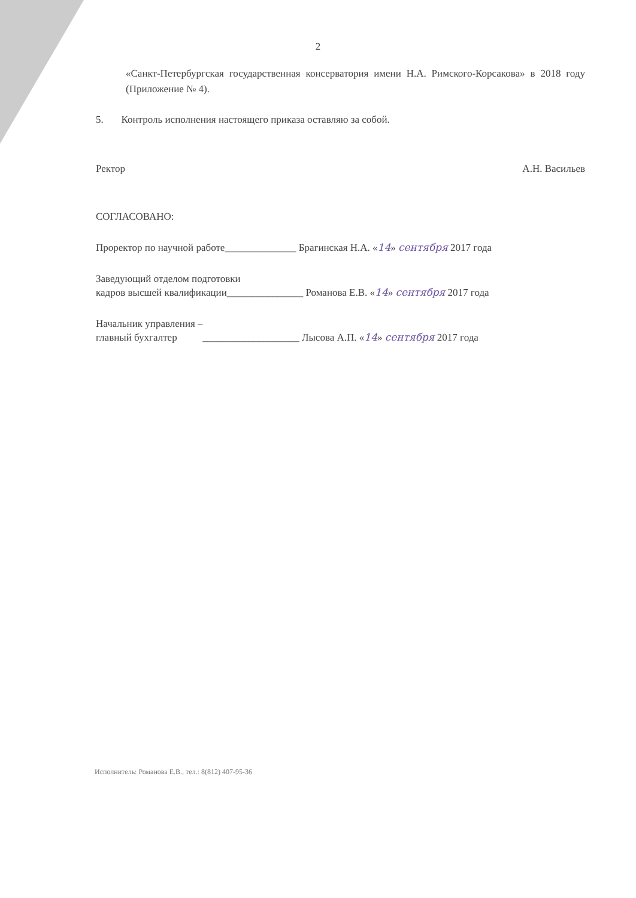2
«Санкт-Петербургская государственная консерватория имени Н.А. Римского-Корсакова» в 2018 году (Приложение № 4).
5. Контроль исполнения настоящего приказа оставляю за собой.
Ректор А.Н. Васильев
СОГЛАСОВАНО:
Проректор по научной работе______________ Брагинская Н.А. «14» сентября 2017 года
Заведующий отделом подготовки
кадров высшей квалификации_______________ Романова Е.В. «14» сентября 2017 года
Начальник управления –
главный бухгалтер ___________________ Лысова А.П. «14» сентября 2017 года
Исполнитель: Романова Е.В., тел.: 8(812) 407-95-36